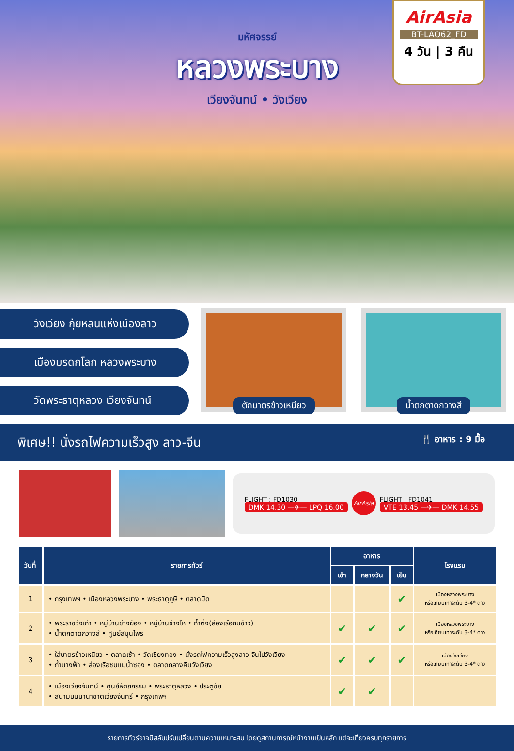มหัศจรรย์
หลวงพระบาง
เวียงจันทน์ • วังเวียง
AirAsia
BT-LAO62_FD
4 วัน | 3 คืน
วังเวียง กุ้ยหลินแห่งเมืองลาว
เมืองมรดกโลก หลวงพระบาง
วัดพระธาตุหลวง เวียงจันทน์
ตักบาตรข้าวเหนียว น้ำตกตาดกวางสี
พิเศษ!! นั่งรถไฟความเร็วสูง ลาว-จีน 🍴 อาหาร : 9 มื้อ
FLIGHT : FD1030
DMK 14.30 —✈— LPQ 16.00
AirAsia
FLIGHT : FD1041
VTE 13.45 —✈— DMK 14.55
| วันที่ | รายการทัวร์ | อาหาร | | | โรงแรม |
| --- | --- | --- | --- | --- | --- |
| | | เช้า | กลางวัน | เย็น | |
| 1 | • กรุงเทพฯ • เมืองหลวงพระบาง • พระธาตุภูษี • ตลาดมืด | | | ✔ | เมืองหลวงพระบาง หรือเทียบเท่าระดับ 3-4* ดาว |
| 2 | • พระราชวังเก่า • หมู่บ้านช่างฆ้อง • หมู่บ้านช่างไห • ถ้ำติ่ง(ล่องเรือกินข้าว) • น้ำตกตาดกวางสี • ศูนย์สมุนไพร | ✔ | ✔ | ✔ | เมืองหลวงพระบาง หรือเทียบเท่าระดับ 3-4* ดาว |
| 3 | • ใส่บาตรข้าวเหนียว • ตลาดเช้า • วัดเชียงทอง • นั่งรถไฟความเร็วสูงลาว-จีนไปวังเวียง • ถ้ำนางฟ้า • ล่องเรือชมแม่น้ำซอง • ตลาดกลางคืนวังเวียง | ✔ | ✔ | ✔ | เมืองวังเวียง หรือเทียบเท่าระดับ 3-4* ดาว |
| 4 | • เมืองเวียงจันทน์ • ศูนย์หัตถกรรม • พระธาตุหลวง • ประตูชัย • สนามบินนานาชาติเวียงจันทร์ • กรุงเทพฯ | ✔ | ✔ | | |
รายการทัวร์อาจมีสลับปรับเปลี่ยนตามความเหมาะสม โดยดูสถานการณ์หน้างานเป็นหลัก แต่จะเที่ยวครบทุกรายการ